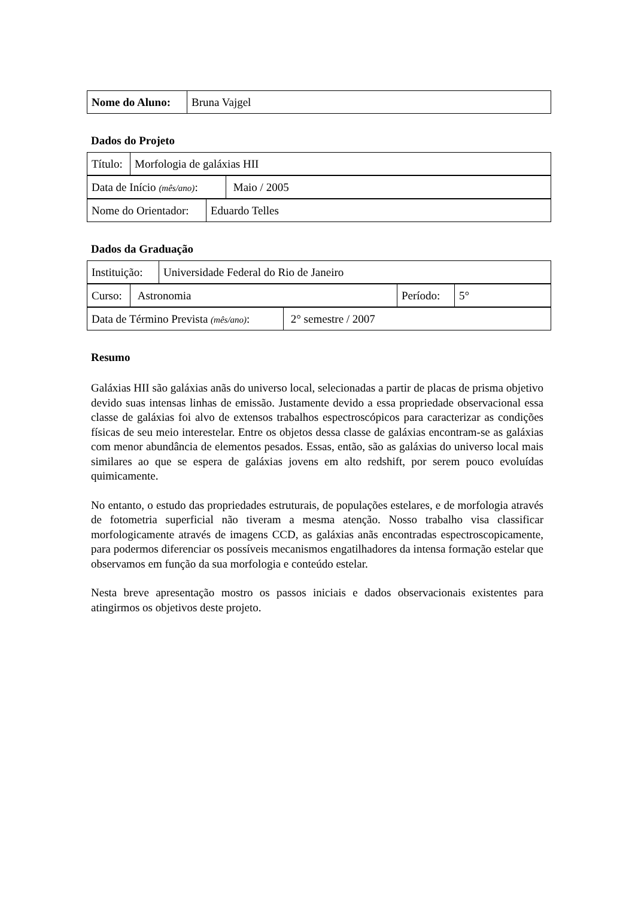| Nome do Aluno: | Bruna Vajgel |
Dados do Projeto
| Título: | Morfologia de galáxias HII |
| Data de Início (mês/ano) : | Maio / 2005 |
| Nome do Orientador: | Eduardo Telles |
Dados da Graduação
| Instituição: | Universidade Federal do Rio de Janeiro |
| Curso: | Astronomia | Período: | 5° |
| Data de Término Prevista (mês/ano) : | 2° semestre / 2007 |
Resumo
Galáxias HII são galáxias anãs do universo local, selecionadas a partir de placas de prisma objetivo devido suas intensas linhas de emissão. Justamente devido a essa propriedade observacional essa classe de galáxias foi alvo de extensos trabalhos espectroscópicos para caracterizar as condições físicas de seu meio interestelar. Entre os objetos dessa classe de galáxias encontram-se as galáxias com menor abundância de elementos pesados. Essas, então, são as galáxias do universo local mais similares ao que se espera de galáxias jovens em alto redshift, por serem pouco evoluídas quimicamente.
No entanto, o estudo das propriedades estruturais, de populações estelares, e de morfologia através de fotometria superficial não tiveram a mesma atenção. Nosso trabalho visa classificar morfologicamente através de imagens CCD, as galáxias anãs encontradas espectroscopicamente, para podermos diferenciar os possíveis mecanismos engatilhadores da intensa formação estelar que observamos em função da sua morfologia e conteúdo estelar.
Nesta breve apresentação mostro os passos iniciais e dados observacionais existentes para atingirmos os objetivos deste projeto.